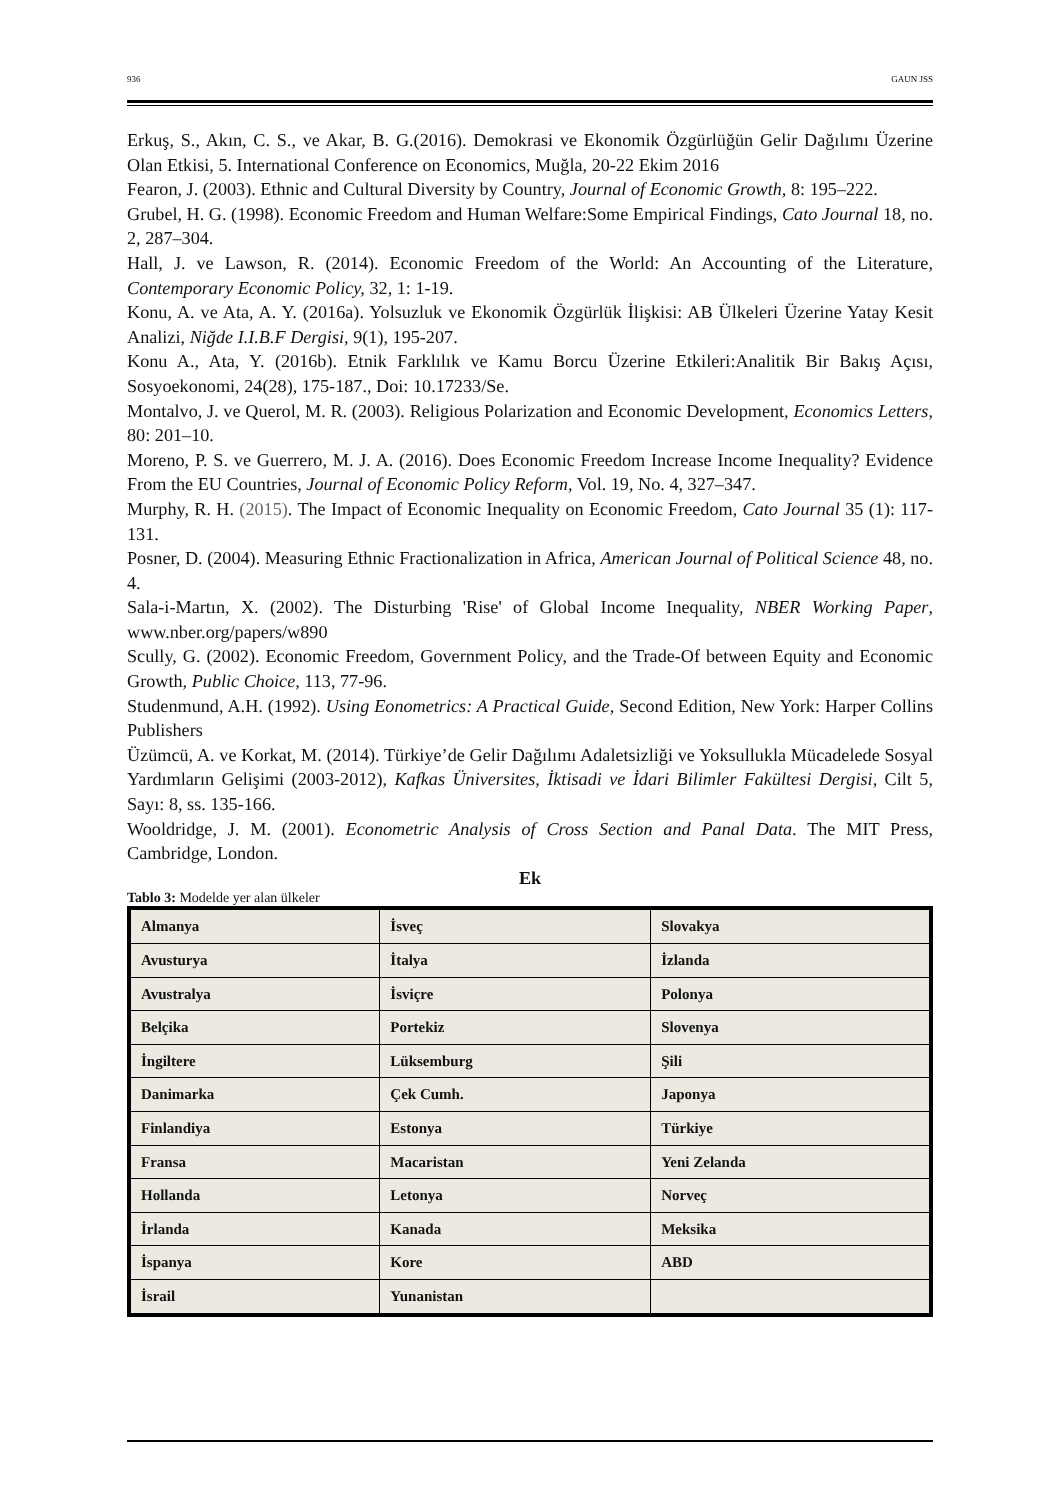936 GAUN JSS
Erkuş, S., Akın, C. S., ve Akar, B. G.(2016). Demokrasi ve Ekonomik Özgürlüğün Gelir Dağılımı Üzerine Olan Etkisi, 5. International Conference on Economics, Muğla, 20-22 Ekim 2016
Fearon, J. (2003). Ethnic and Cultural Diversity by Country, Journal of Economic Growth, 8: 195–222.
Grubel, H. G. (1998). Economic Freedom and Human Welfare:Some Empirical Findings, Cato Journal 18, no. 2, 287–304.
Hall, J. ve Lawson, R. (2014). Economic Freedom of the World: An Accounting of the Literature, Contemporary Economic Policy, 32, 1: 1-19.
Konu, A. ve Ata, A. Y. (2016a). Yolsuzluk ve Ekonomik Özgürlük İlişkisi: AB Ülkeleri Üzerine Yatay Kesit Analizi, Niğde I.I.B.F Dergisi, 9(1), 195-207.
Konu A., Ata, Y. (2016b). Etnik Farklılık ve Kamu Borcu Üzerine Etkileri:Analitik Bir Bakış Açısı, Sosyoekonomi, 24(28), 175-187., Doi: 10.17233/Se.
Montalvo, J. ve Querol, M. R. (2003). Religious Polarization and Economic Development, Economics Letters, 80: 201–10.
Moreno, P. S. ve Guerrero, M. J. A. (2016). Does Economic Freedom Increase Income Inequality? Evidence From the EU Countries, Journal of Economic Policy Reform, Vol. 19, No. 4, 327–347.
Murphy, R. H. (2015). The Impact of Economic Inequality on Economic Freedom, Cato Journal 35 (1): 117-131.
Posner, D. (2004). Measuring Ethnic Fractionalization in Africa, American Journal of Political Science 48, no. 4.
Sala-i-Martın, X. (2002). The Disturbing 'Rise' of Global Income Inequality, NBER Working Paper, www.nber.org/papers/w890
Scully, G. (2002). Economic Freedom, Government Policy, and the Trade-Of between Equity and Economic Growth, Public Choice, 113, 77-96.
Studenmund, A.H. (1992). Using Eonometrics: A Practical Guide, Second Edition, New York: Harper Collins Publishers
Üzümcü, A. ve Korkat, M. (2014). Türkiye’de Gelir Dağılımı Adaletsizliği ve Yoksullukla Mücadelede Sosyal Yardımların Gelişimi (2003-2012), Kafkas Üniversites, İktisadi ve İdari Bilimler Fakültesi Dergisi, Cilt 5, Sayı: 8, ss. 135-166.
Wooldridge, J. M. (2001). Econometric Analysis of Cross Section and Panal Data. The MIT Press, Cambridge, London.
Ek
Tablo 3: Modelde yer alan ülkeler
| Almanya | İsveç | Slovakya |
| Avusturya | İtalya | İzlanda |
| Avustralya | İsviçre | Polonya |
| Belçika | Portekiz | Slovenya |
| İngiltere | Lüksemburg | Şili |
| Danimarka | Çek Cumh. | Japonya |
| Finlandiya | Estonya | Türkiye |
| Fransa | Macaristan | Yeni Zelanda |
| Hollanda | Letonya | Norveç |
| İrlanda | Kanada | Meksika |
| İspanya | Kore | ABD |
| İsrail | Yunanistan | |